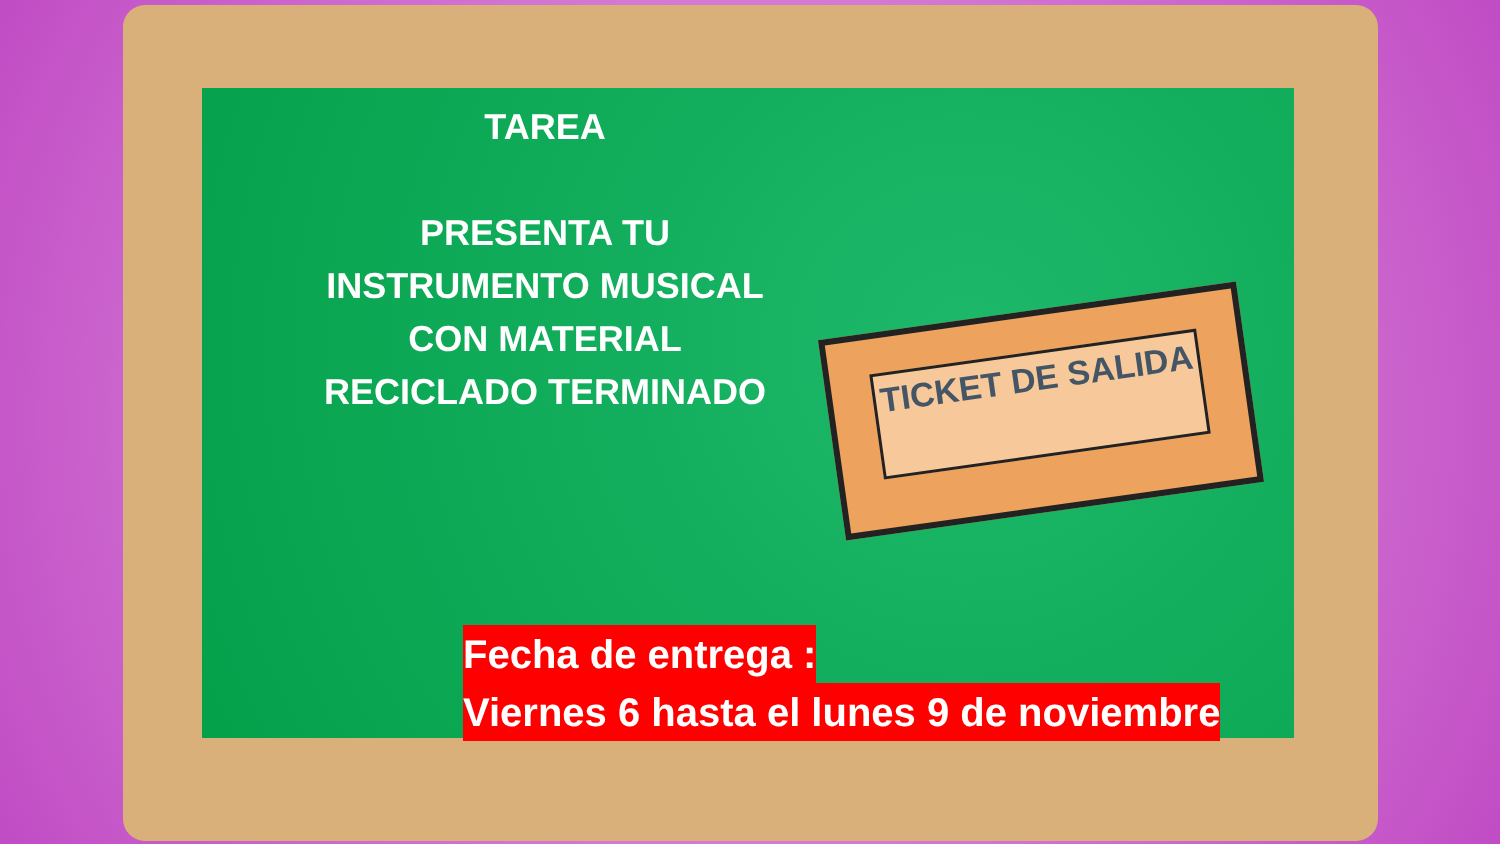TAREA
PRESENTA TU INSTRUMENTO MUSICAL CON MATERIAL RECICLADO TERMINADO
TICKET DE SALIDA
Fecha de entrega :
Viernes 6 hasta el lunes 9 de noviembre